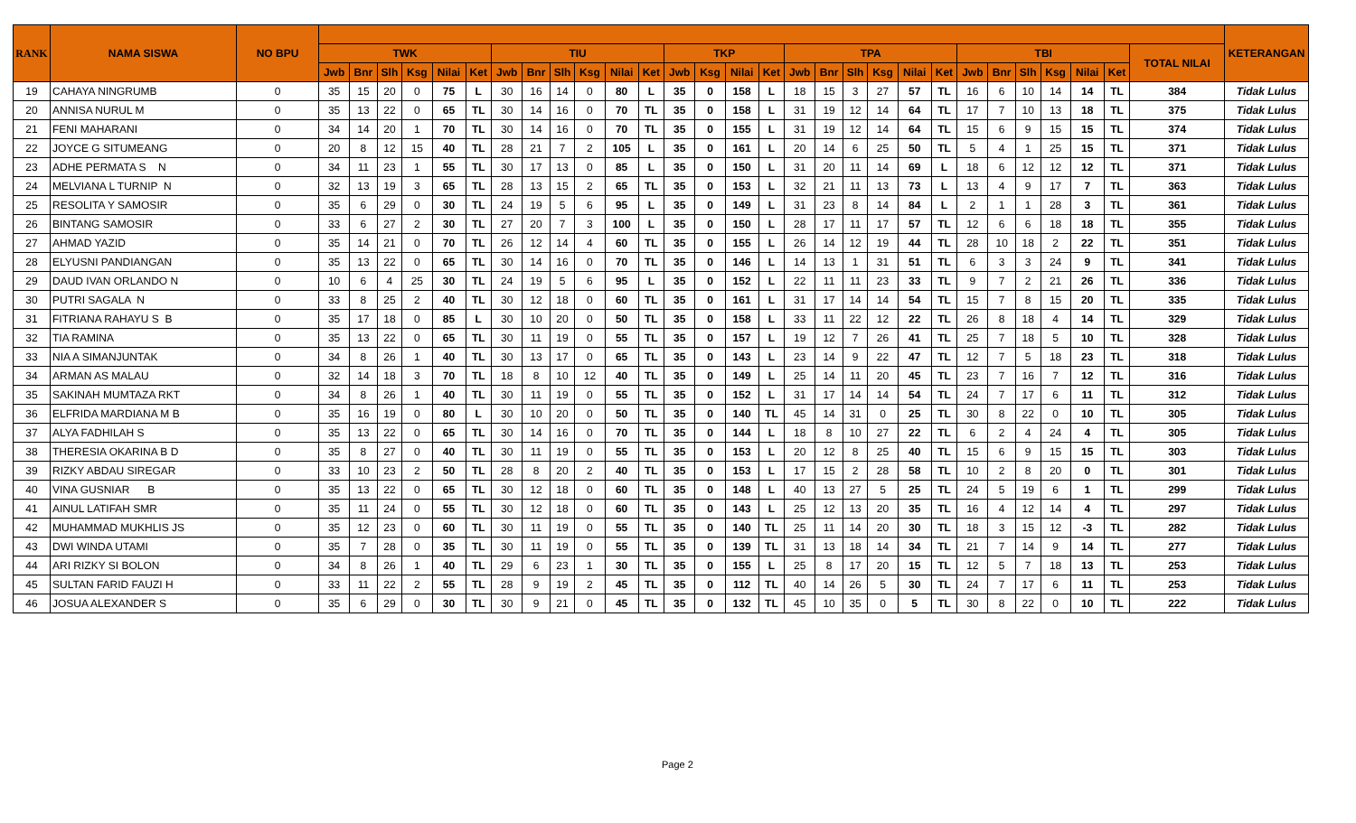| RANK | NAMA SISWA | NO BPU | | | | | | | | | | | | | | | | | | | | | | | | | | | | | | KETERANGAN |
| --- | --- | --- | --- | --- | --- | --- | --- | --- | --- | --- | --- | --- | --- | --- | --- | --- | --- | --- | --- | --- | --- | --- | --- | --- | --- | --- | --- | --- | --- | --- | --- | --- |
| | | | TWK | | | | | | TIU | | | | | | TKP | | | | TPA | | | | | | TBI | | | | | | TOTAL NILAI | |
| | | | Jwb | Bnr | Slh | Ksg | Nilai | Ket | Jwb | Bnr | Slh | Ksg | Nilai | Ket | Jwb | Ksg | Nilai | Ket | Jwb | Bnr | Slh | Ksg | Nilai | Ket | Jwb | Bnr | Slh | Ksg | Nilai | Ket | | |
| 19 | CAHAYA NINGRUMB | 0 | 35 | 15 | 20 | 0 | 75 | L | 30 | 16 | 14 | 0 | 80 | L | 35 | 0 | 158 | L | 18 | 15 | 3 | 27 | 57 | TL | 16 | 6 | 10 | 14 | 14 | TL | 384 | Tidak Lulus |
| 20 | ANNISA NURUL M | 0 | 35 | 13 | 22 | 0 | 65 | TL | 30 | 14 | 16 | 0 | 70 | TL | 35 | 0 | 158 | L | 31 | 19 | 12 | 14 | 64 | TL | 17 | 7 | 10 | 13 | 18 | TL | 375 | Tidak Lulus |
| 21 | FENI MAHARANI | 0 | 34 | 14 | 20 | 1 | 70 | TL | 30 | 14 | 16 | 0 | 70 | TL | 35 | 0 | 155 | L | 31 | 19 | 12 | 14 | 64 | TL | 15 | 6 | 9 | 15 | 15 | TL | 374 | Tidak Lulus |
| 22 | JOYCE G SITUMEANG | 0 | 20 | 8 | 12 | 15 | 40 | TL | 28 | 21 | 7 | 2 | 105 | L | 35 | 0 | 161 | L | 20 | 14 | 6 | 25 | 50 | TL | 5 | 4 | 1 | 25 | 15 | TL | 371 | Tidak Lulus |
| 23 | ADHE PERMATA S N | 0 | 34 | 11 | 23 | 1 | 55 | TL | 30 | 17 | 13 | 0 | 85 | L | 35 | 0 | 150 | L | 31 | 20 | 11 | 14 | 69 | L | 18 | 6 | 12 | 12 | 12 | TL | 371 | Tidak Lulus |
| 24 | MELVIANA L TURNIP N | 0 | 32 | 13 | 19 | 3 | 65 | TL | 28 | 13 | 15 | 2 | 65 | TL | 35 | 0 | 153 | L | 32 | 21 | 11 | 13 | 73 | L | 13 | 4 | 9 | 17 | 7 | TL | 363 | Tidak Lulus |
| 25 | RESOLITA Y SAMOSIR | 0 | 35 | 6 | 29 | 0 | 30 | TL | 24 | 19 | 5 | 6 | 95 | L | 35 | 0 | 149 | L | 31 | 23 | 8 | 14 | 84 | L | 2 | 1 | 1 | 28 | 3 | TL | 361 | Tidak Lulus |
| 26 | BINTANG SAMOSIR | 0 | 33 | 6 | 27 | 2 | 30 | TL | 27 | 20 | 7 | 3 | 100 | L | 35 | 0 | 150 | L | 28 | 17 | 11 | 17 | 57 | TL | 12 | 6 | 6 | 18 | 18 | TL | 355 | Tidak Lulus |
| 27 | AHMAD YAZID | 0 | 35 | 14 | 21 | 0 | 70 | TL | 26 | 12 | 14 | 4 | 60 | TL | 35 | 0 | 155 | L | 26 | 14 | 12 | 19 | 44 | TL | 28 | 10 | 18 | 2 | 22 | TL | 351 | Tidak Lulus |
| 28 | ELYUSNI PANDIANGAN | 0 | 35 | 13 | 22 | 0 | 65 | TL | 30 | 14 | 16 | 0 | 70 | TL | 35 | 0 | 146 | L | 14 | 13 | 1 | 31 | 51 | TL | 6 | 3 | 3 | 24 | 9 | TL | 341 | Tidak Lulus |
| 29 | DAUD IVAN ORLANDO N | 0 | 10 | 6 | 4 | 25 | 30 | TL | 24 | 19 | 5 | 6 | 95 | L | 35 | 0 | 152 | L | 22 | 11 | 11 | 23 | 33 | TL | 9 | 7 | 2 | 21 | 26 | TL | 336 | Tidak Lulus |
| 30 | PUTRI SAGALA N | 0 | 33 | 8 | 25 | 2 | 40 | TL | 30 | 12 | 18 | 0 | 60 | TL | 35 | 0 | 161 | L | 31 | 17 | 14 | 14 | 54 | TL | 15 | 7 | 8 | 15 | 20 | TL | 335 | Tidak Lulus |
| 31 | FITRIANA RAHAYU S B | 0 | 35 | 17 | 18 | 0 | 85 | L | 30 | 10 | 20 | 0 | 50 | TL | 35 | 0 | 158 | L | 33 | 11 | 22 | 12 | 22 | TL | 26 | 8 | 18 | 4 | 14 | TL | 329 | Tidak Lulus |
| 32 | TIA RAMINA | 0 | 35 | 13 | 22 | 0 | 65 | TL | 30 | 11 | 19 | 0 | 55 | TL | 35 | 0 | 157 | L | 19 | 12 | 7 | 26 | 41 | TL | 25 | 7 | 18 | 5 | 10 | TL | 328 | Tidak Lulus |
| 33 | NIA A SIMANJUNTAK | 0 | 34 | 8 | 26 | 1 | 40 | TL | 30 | 13 | 17 | 0 | 65 | TL | 35 | 0 | 143 | L | 23 | 14 | 9 | 22 | 47 | TL | 12 | 7 | 5 | 18 | 23 | TL | 318 | Tidak Lulus |
| 34 | ARMAN AS MALAU | 0 | 32 | 14 | 18 | 3 | 70 | TL | 18 | 8 | 10 | 12 | 40 | TL | 35 | 0 | 149 | L | 25 | 14 | 11 | 20 | 45 | TL | 23 | 7 | 16 | 7 | 12 | TL | 316 | Tidak Lulus |
| 35 | SAKINAH MUMTAZA RKT | 0 | 34 | 8 | 26 | 1 | 40 | TL | 30 | 11 | 19 | 0 | 55 | TL | 35 | 0 | 152 | L | 31 | 17 | 14 | 14 | 54 | TL | 24 | 7 | 17 | 6 | 11 | TL | 312 | Tidak Lulus |
| 36 | ELFRIDA MARDIANA M B | 0 | 35 | 16 | 19 | 0 | 80 | L | 30 | 10 | 20 | 0 | 50 | TL | 35 | 0 | 140 | TL | 45 | 14 | 31 | 0 | 25 | TL | 30 | 8 | 22 | 0 | 10 | TL | 305 | Tidak Lulus |
| 37 | ALYA FADHILAH S | 0 | 35 | 13 | 22 | 0 | 65 | TL | 30 | 14 | 16 | 0 | 70 | TL | 35 | 0 | 144 | L | 18 | 8 | 10 | 27 | 22 | TL | 6 | 2 | 4 | 24 | 4 | TL | 305 | Tidak Lulus |
| 38 | THERESIA OKARINA B D | 0 | 35 | 8 | 27 | 0 | 40 | TL | 30 | 11 | 19 | 0 | 55 | TL | 35 | 0 | 153 | L | 20 | 12 | 8 | 25 | 40 | TL | 15 | 6 | 9 | 15 | 15 | TL | 303 | Tidak Lulus |
| 39 | RIZKY ABDAU SIREGAR | 0 | 33 | 10 | 23 | 2 | 50 | TL | 28 | 8 | 20 | 2 | 40 | TL | 35 | 0 | 153 | L | 17 | 15 | 2 | 28 | 58 | TL | 10 | 2 | 8 | 20 | 0 | TL | 301 | Tidak Lulus |
| 40 | VINA GUSNIAR B | 0 | 35 | 13 | 22 | 0 | 65 | TL | 30 | 12 | 18 | 0 | 60 | TL | 35 | 0 | 148 | L | 40 | 13 | 27 | 5 | 25 | TL | 24 | 5 | 19 | 6 | 1 | TL | 299 | Tidak Lulus |
| 41 | AINUL LATIFAH SMR | 0 | 35 | 11 | 24 | 0 | 55 | TL | 30 | 12 | 18 | 0 | 60 | TL | 35 | 0 | 143 | L | 25 | 12 | 13 | 20 | 35 | TL | 16 | 4 | 12 | 14 | 4 | TL | 297 | Tidak Lulus |
| 42 | MUHAMMAD MUKHLIS JS | 0 | 35 | 12 | 23 | 0 | 60 | TL | 30 | 11 | 19 | 0 | 55 | TL | 35 | 0 | 140 | TL | 25 | 11 | 14 | 20 | 30 | TL | 18 | 3 | 15 | 12 | -3 | TL | 282 | Tidak Lulus |
| 43 | DWI WINDA UTAMI | 0 | 35 | 7 | 28 | 0 | 35 | TL | 30 | 11 | 19 | 0 | 55 | TL | 35 | 0 | 139 | TL | 31 | 13 | 18 | 14 | 34 | TL | 21 | 7 | 14 | 9 | 14 | TL | 277 | Tidak Lulus |
| 44 | ARI RIZKY SI BOLON | 0 | 34 | 8 | 26 | 1 | 40 | TL | 29 | 6 | 23 | 1 | 30 | TL | 35 | 0 | 155 | L | 25 | 8 | 17 | 20 | 15 | TL | 12 | 5 | 7 | 18 | 13 | TL | 253 | Tidak Lulus |
| 45 | SULTAN FARID FAUZI H | 0 | 33 | 11 | 22 | 2 | 55 | TL | 28 | 9 | 19 | 2 | 45 | TL | 35 | 0 | 112 | TL | 40 | 14 | 26 | 5 | 30 | TL | 24 | 7 | 17 | 6 | 11 | TL | 253 | Tidak Lulus |
| 46 | JOSUA ALEXANDER S | 0 | 35 | 6 | 29 | 0 | 30 | TL | 30 | 9 | 21 | 0 | 45 | TL | 35 | 0 | 132 | TL | 45 | 10 | 35 | 0 | 5 | TL | 30 | 8 | 22 | 0 | 10 | TL | 222 | Tidak Lulus |
Page 2